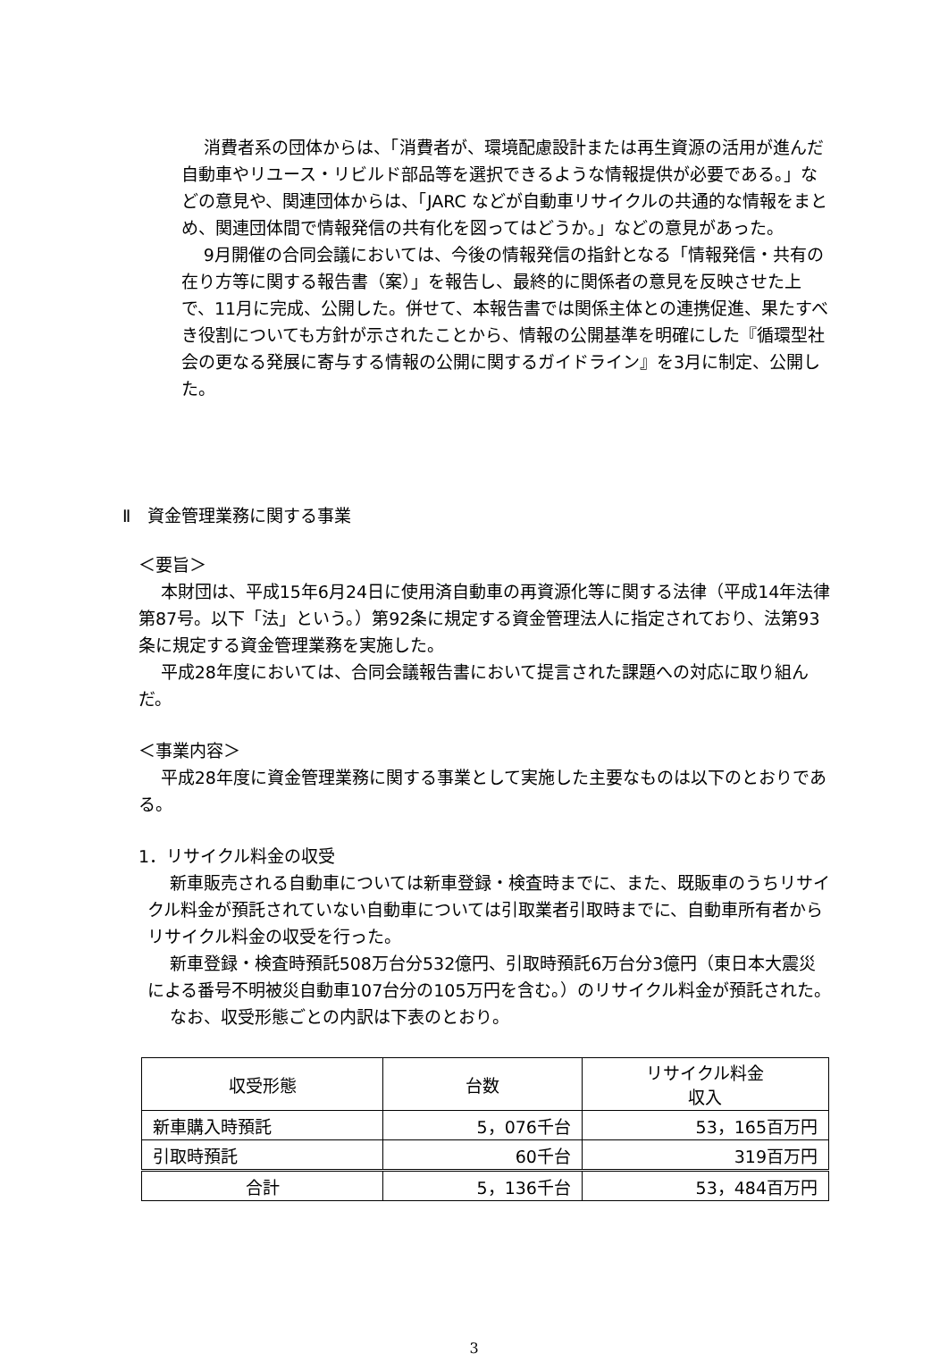消費者系の団体からは、「消費者が、環境配慮設計または再生資源の活用が進んだ自動車やリユース・リビルド部品等を選択できるような情報提供が必要である。」などの意見や、関連団体からは、「JARC などが自動車リサイクルの共通的な情報をまとめ、関連団体間で情報発信の共有化を図ってはどうか。」などの意見があった。
9月開催の合同会議においては、今後の情報発信の指針となる「情報発信・共有の在り方等に関する報告書（案）」を報告し、最終的に関係者の意見を反映させた上で、11月に完成、公開した。併せて、本報告書では関係主体との連携促進、果たすべき役割についても方針が示されたことから、情報の公開基準を明確にした『循環型社会の更なる発展に寄与する情報の公開に関するガイドライン』を3月に制定、公開した。
Ⅱ　資金管理業務に関する事業
＜要旨＞
本財団は、平成15年6月24日に使用済自動車の再資源化等に関する法律（平成14年法律第87号。以下「法」という。）第92条に規定する資金管理法人に指定されており、法第93条に規定する資金管理業務を実施した。
平成28年度においては、合同会議報告書において提言された課題への対応に取り組んだ。
＜事業内容＞
平成28年度に資金管理業務に関する事業として実施した主要なものは以下のとおりである。
1．リサイクル料金の収受
新車販売される自動車については新車登録・検査時までに、また、既販車のうちリサイクル料金が預託されていない自動車については引取業者引取時までに、自動車所有者からリサイクル料金の収受を行った。
新車登録・検査時預託508万台分532億円、引取時預託6万台分3億円（東日本大震災による番号不明被災自動車107台分の105万円を含む。）のリサイクル料金が預託された。
なお、収受形態ごとの内訳は下表のとおり。
| 収受形態 | 台数 | リサイクル料金 収入 |
| --- | --- | --- |
| 新車購入時預託 | 5，076千台 | 53，165百万円 |
| 引取時預託 | 60千台 | 319百万円 |
| 合計 | 5，136千台 | 53，484百万円 |
3